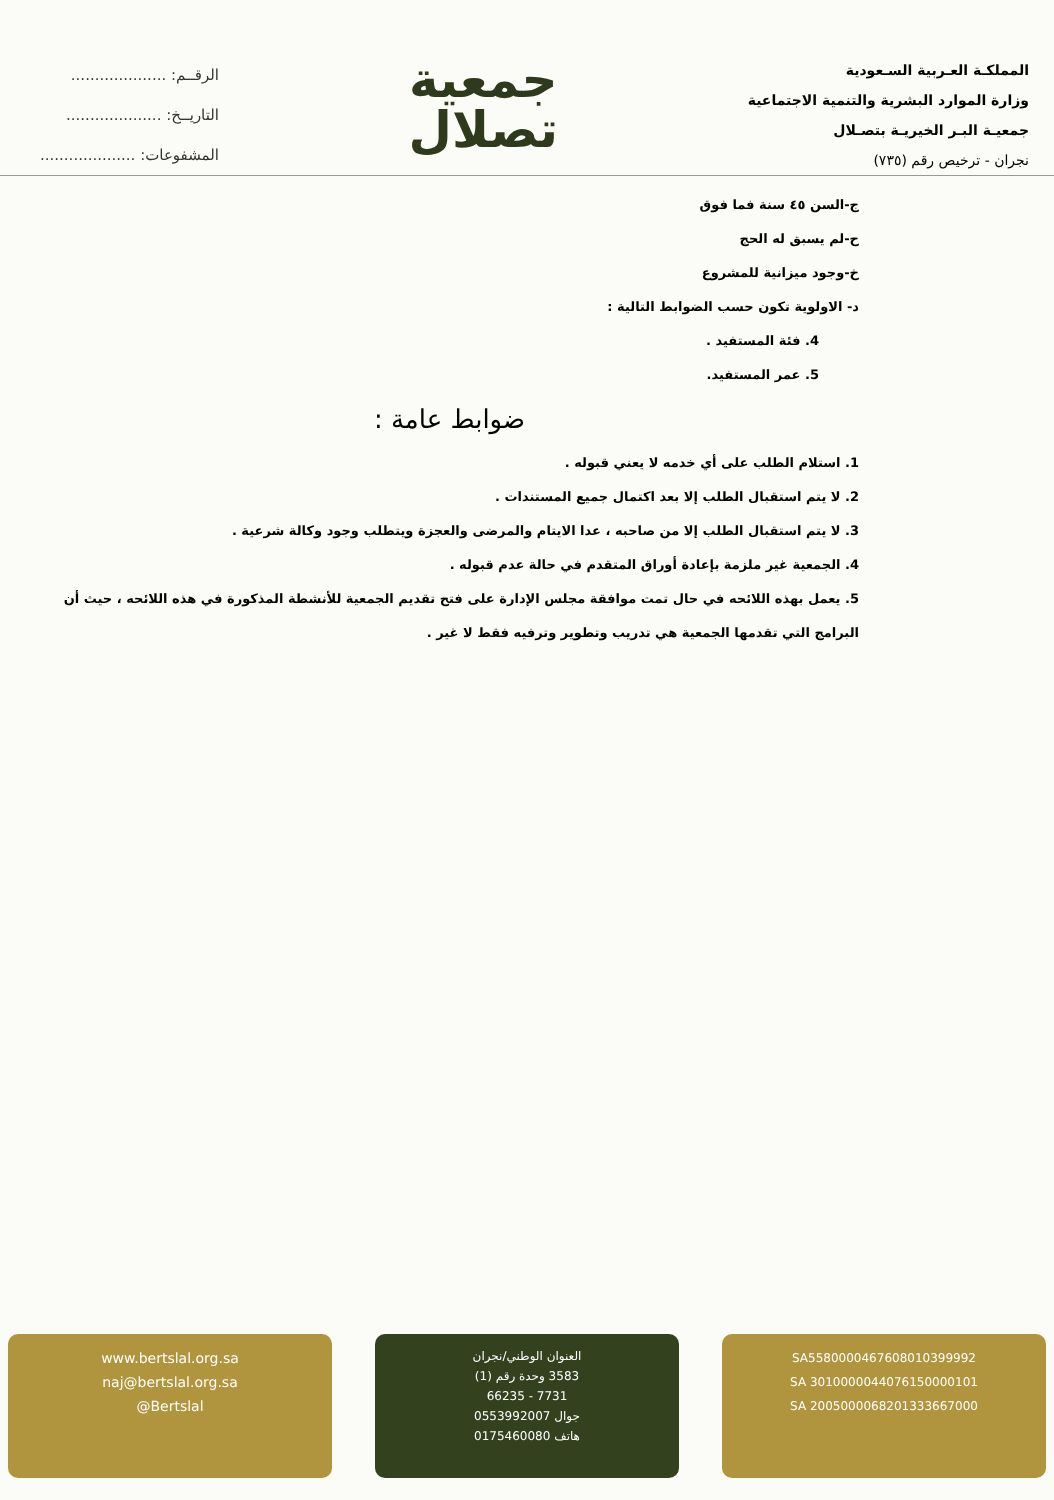المملكـة العـربية السـعودية
وزارة الموارد البشرية والتنمية الاجتماعية
جمعيـة البـر الخيريـة بتصـلال
نجران - ترخيص رقم (٧٣٥)
جمعية
تصلال
الرقــم: ....................
التاريــخ: ....................
المشفوعات: ....................
ج-السن ٤٥ سنة فما فوق
ح-لم يسبق له الحج
خ-وجود ميزانية للمشروع
د- الاولوية تكون حسب الضوابط التالية :
4. فئة المستفيد .
5. عمر المستفيد.
ضوابط عامة :
1. استلام الطلب على أي خدمه لا يعني قبوله .
2. لا يتم استقبال الطلب إلا بعد اكتمال جميع المستندات .
3. لا يتم استقبال الطلب إلا من صاحبه ، عدا الايتام والمرضى والعجزة ويتطلب وجود وكالة شرعية .
4. الجمعية غير ملزمة بإعادة أوراق المتقدم في حالة عدم قبوله .
5. يعمل بهذه اللائحه في حال تمت موافقة مجلس الإدارة على فتح تقديم الجمعية للأنشطة المذكورة في هذه اللائحه ، حيث أن البرامج التي تقدمها الجمعية هي تدريب وتطوير وترفيه فقط لا غير .
SA5580000467608010399992
SA 3010000044076150000101
SA 2005000068201333667000
العنوان الوطني/نجران
3583 وحدة رقم (1)
7731 - 66235
جوال 0553992007
هاتف 0175460080
www.bertslal.org.sa
naj@bertslal.org.sa
@Bertslal